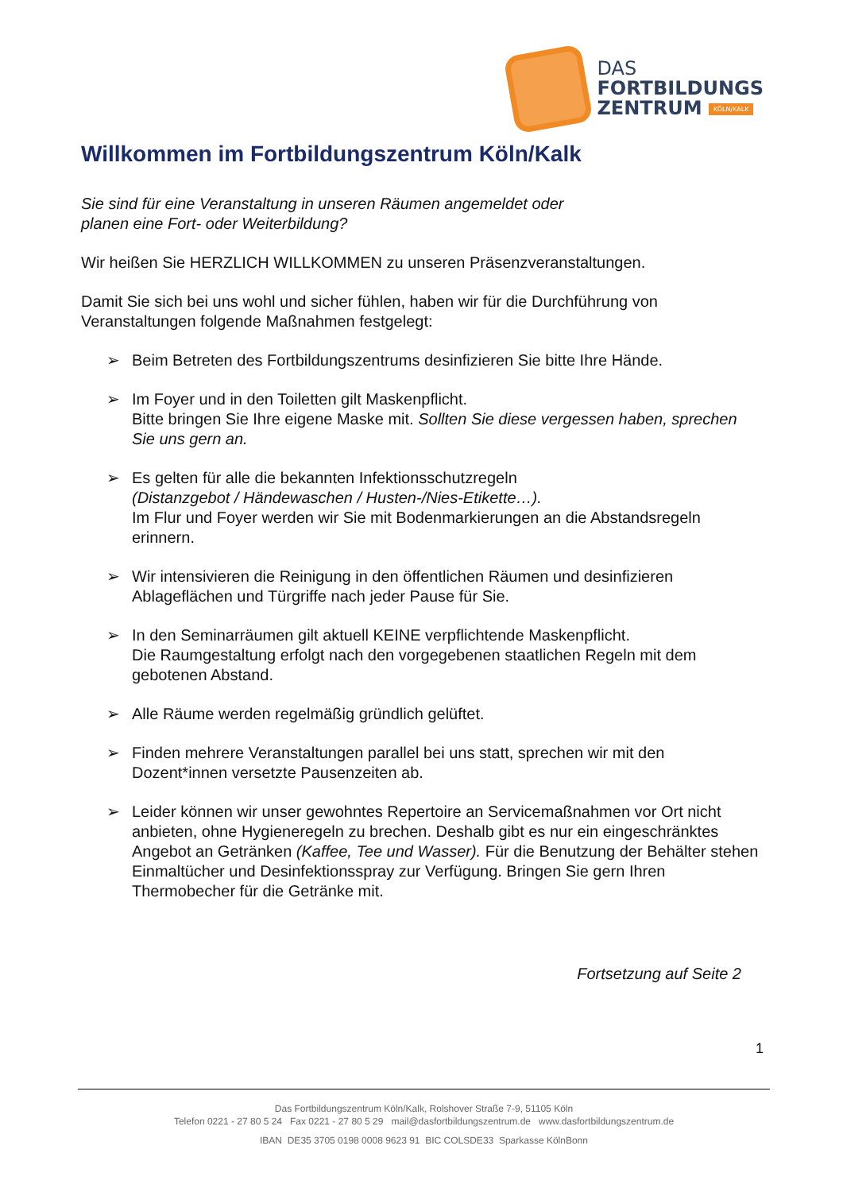DAS
FORTBILDUNGS
ZENTRUM KÖLN/KALK
Willkommen im Fortbildungszentrum Köln/Kalk
Sie sind für eine Veranstaltung in unseren Räumen angemeldet oder
planen eine Fort- oder Weiterbildung?
Wir heißen Sie HERZLICH WILLKOMMEN zu unseren Präsenzveranstaltungen.
Damit Sie sich bei uns wohl und sicher fühlen, haben wir für die Durchführung von Veranstaltungen folgende Maßnahmen festgelegt:
➢ Beim Betreten des Fortbildungszentrums desinfizieren Sie bitte Ihre Hände.
➢ Im Foyer und in den Toiletten gilt Maskenpflicht.
Bitte bringen Sie Ihre eigene Maske mit. Sollten Sie diese vergessen haben, sprechen Sie uns gern an.
➢ Es gelten für alle die bekannten Infektionsschutzregeln
(Distanzgebot / Händewaschen / Husten-/Nies-Etikette…).
Im Flur und Foyer werden wir Sie mit Bodenmarkierungen an die Abstandsregeln erinnern.
➢ Wir intensivieren die Reinigung in den öffentlichen Räumen und desinfizieren Ablageflächen und Türgriffe nach jeder Pause für Sie.
➢ In den Seminarräumen gilt aktuell KEINE verpflichtende Maskenpflicht.
Die Raumgestaltung erfolgt nach den vorgegebenen staatlichen Regeln mit dem gebotenen Abstand.
➢ Alle Räume werden regelmäßig gründlich gelüftet.
➢ Finden mehrere Veranstaltungen parallel bei uns statt, sprechen wir mit den Dozent*innen versetzte Pausenzeiten ab.
➢ Leider können wir unser gewohntes Repertoire an Servicemaßnahmen vor Ort nicht anbieten, ohne Hygieneregeln zu brechen. Deshalb gibt es nur ein eingeschränktes Angebot an Getränken (Kaffee, Tee und Wasser). Für die Benutzung der Behälter stehen Einmaltücher und Desinfektionsspray zur Verfügung. Bringen Sie gern Ihren Thermobecher für die Getränke mit.
Fortsetzung auf Seite 2
1
Das Fortbildungszentrum Köln/Kalk, Rolshover Straße 7-9, 51105 Köln
Telefon 0221 - 27 80 5 24 Fax 0221 - 27 80 5 29 mail@dasfortbildungszentrum.de www.dasfortbildungszentrum.de
IBAN DE35 3705 0198 0008 9623 91 BIC COLSDE33 Sparkasse KölnBonn